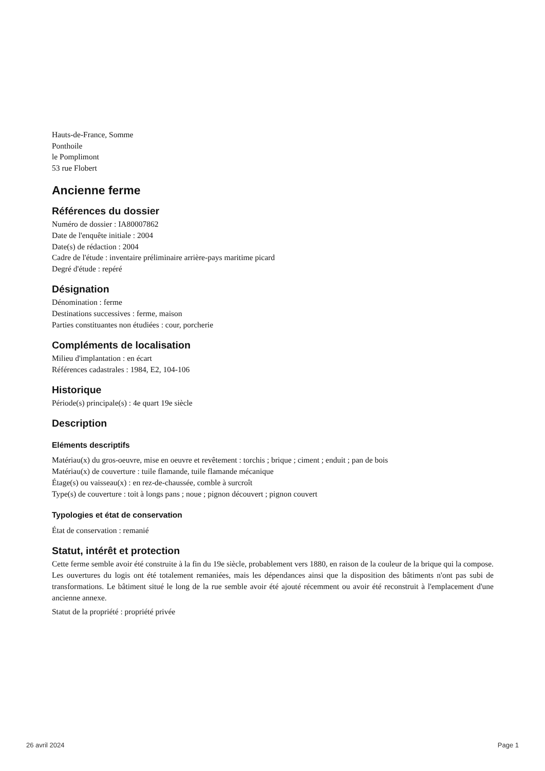Hauts-de-France, Somme
Ponthoile
le Pomplimont
53 rue Flobert
Ancienne ferme
Références du dossier
Numéro de dossier : IA80007862
Date de l'enquête initiale : 2004
Date(s) de rédaction : 2004
Cadre de l'étude : inventaire préliminaire arrière-pays maritime picard
Degré d'étude : repéré
Désignation
Dénomination : ferme
Destinations successives : ferme, maison
Parties constituantes non étudiées : cour, porcherie
Compléments de localisation
Milieu d'implantation : en écart
Références cadastrales : 1984, E2, 104-106
Historique
Période(s) principale(s) : 4e quart 19e siècle
Description
Eléments descriptifs
Matériau(x) du gros-oeuvre, mise en oeuvre et revêtement : torchis ; brique ; ciment ; enduit ; pan de bois
Matériau(x) de couverture : tuile flamande, tuile flamande mécanique
Étage(s) ou vaisseau(x) : en rez-de-chaussée, comble à surcroît
Type(s) de couverture : toit à longs pans ; noue ; pignon découvert ; pignon couvert
Typologies et état de conservation
État de conservation : remanié
Statut, intérêt et protection
Cette ferme semble avoir été construite à la fin du 19e siècle, probablement vers 1880, en raison de la couleur de la brique qui la compose. Les ouvertures du logis ont été totalement remaniées, mais les dépendances ainsi que la disposition des bâtiments n'ont pas subi de transformations. Le bâtiment situé le long de la rue semble avoir été ajouté récemment ou avoir été reconstruit à l'emplacement d'une ancienne annexe.
Statut de la propriété : propriété privée
26 avril 2024 Page 1